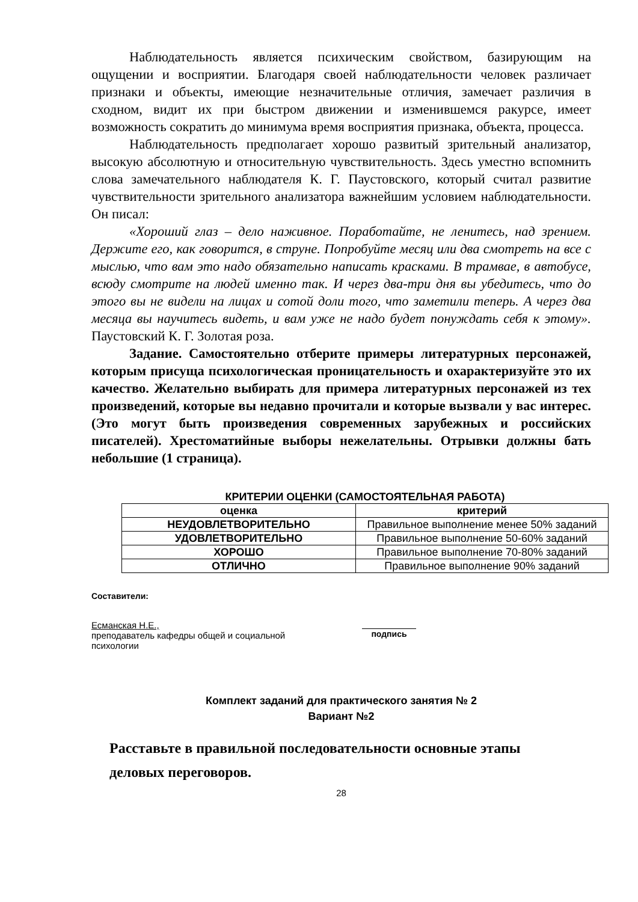Наблюдательность является психическим свойством, базирующим на ощущении и восприятии. Благодаря своей наблюдательности человек различает признаки и объекты, имеющие незначительные отличия, замечает различия в сходном, видит их при быстром движении и изменившемся ракурсе, имеет возможность сократить до минимума время восприятия признака, объекта, процесса.
Наблюдательность предполагает хорошо развитый зрительный анализатор, высокую абсолютную и относительную чувствительность. Здесь уместно вспомнить слова замечательного наблюдателя К. Г. Паустовского, который считал развитие чувствительности зрительного анализатора важнейшим условием наблюдательности. Он писал:
«Хороший глаз – дело наживное. Поработайте, не ленитесь, над зрением. Держите его, как говорится, в струне. Попробуйте месяц или два смотреть на все с мыслью, что вам это надо обязательно написать красками. В трамвае, в автобусе, всюду смотрите на людей именно так. И через два-три дня вы убедитесь, что до этого вы не видели на лицах и сотой доли того, что заметили теперь. А через два месяца вы научитесь видеть, и вам уже не надо будет понуждать себя к этому». Паустовский К. Г. Золотая роза.
Задание. Самостоятельно отберите примеры литературных персонажей, которым присуща психологическая проницательность и охарактеризуйте это их качество. Желательно выбирать для примера литературных персонажей из тех произведений, которые вы недавно прочитали и которые вызвали у вас интерес. (Это могут быть произведения современных зарубежных и российских писателей). Хрестоматийные выборы нежелательны. Отрывки должны бать небольшие (1 страница).
КРИТЕРИИ ОЦЕНКИ (САМОСТОЯТЕЛЬНАЯ РАБОТА)
| оценка | критерий |
| --- | --- |
| НЕУДОВЛЕТВОРИТЕЛЬНО | Правильное выполнение менее 50% заданий |
| УДОВЛЕТВОРИТЕЛЬНО | Правильное выполнение 50-60% заданий |
| ХОРОШО | Правильное выполнение 70-80% заданий |
| ОТЛИЧНО | Правильное выполнение 90% заданий |
Составители:
Есманская Н.Е.,
преподаватель кафедры общей и социальной
психологии
подпись
Комплект заданий для практического занятия № 2
Вариант №2
Расставьте в правильной последовательности основные этапы деловых переговоров.
28